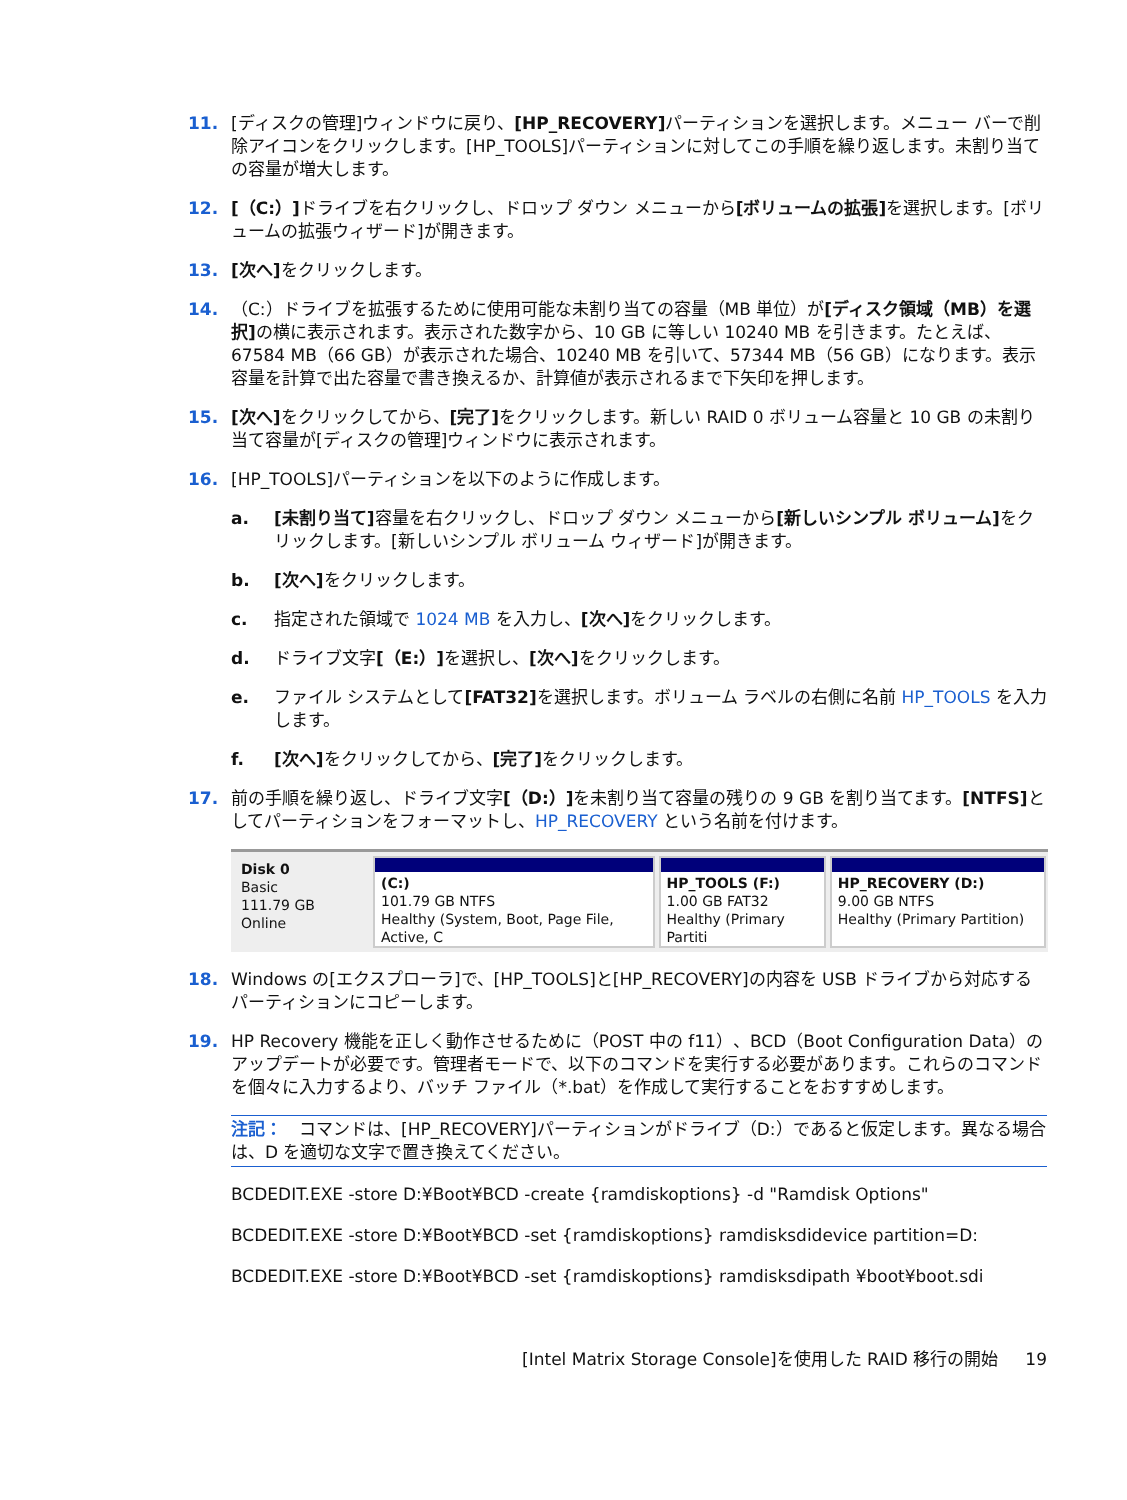11. [ディスクの管理]ウィンドウに戻り、[HP_RECOVERY] パーティションを選択します。メニュー バーで削除アイコンをクリックします。[HP_TOOLS]パーティションに対してこの手順を繰り返します。未割り当ての容量が増大します。
12. [（C:）] ドライブを右クリックし、ドロップ ダウン メニューから[ボリュームの拡張] を選択します。[ボリュームの拡張ウィザード]が開きます。
13. [次へ] をクリックします。
14. （C:）ドライブを拡張するために使用可能な未割り当ての容量（MB 単位）が[ディスク領域（MB）を選択] の横に表示されます。表示された数字から、10 GB に等しい 10240 MB を引きます。たとえば、67584 MB（66 GB）が表示された場合、10240 MB を引いて、57344 MB（56 GB）になります。表示容量を計算で出た容量で書き換えるか、計算値が表示されるまで下矢印を押します。
15. [次へ] をクリックしてから、[完了] をクリックします。新しい RAID 0 ボリューム容量と 10 GB の未割り当て容量が[ディスクの管理]ウィンドウに表示されます。
16. [HP_TOOLS]パーティションを以下のように作成します。
a. [未割り当て] 容量を右クリックし、ドロップ ダウン メニューから[新しいシンプル ボリューム] をクリックします。[新しいシンプル ボリューム ウィザード]が開きます。
b. [次へ] をクリックします。
c. 指定された領域で 1024 MB を入力し、[次へ] をクリックします。
d. ドライブ文字[（E:）] を選択し、[次へ] をクリックします。
e. ファイル システムとして[FAT32] を選択します。ボリューム ラベルの右側に名前 HP_TOOLS を入力します。
f. [次へ] をクリックしてから、[完了] をクリックします。
17. 前の手順を繰り返し、ドライブ文字[（D:）] を未割り当て容量の残りの 9 GB を割り当てます。[NTFS] としてパーティションをフォーマットし、HP_RECOVERY という名前を付けます。
Disk 0
Basic
111.79 GB
Online
(C:)
101.79 GB NTFS
Healthy (System, Boot, Page File, Active, C
HP_TOOLS (F:)
1.00 GB FAT32
Healthy (Primary Partiti
HP_RECOVERY (D:)
9.00 GB NTFS
Healthy (Primary Partition)
18. Windows の[エクスプローラ]で、[HP_TOOLS]と[HP_RECOVERY]の内容を USB ドライブから対応するパーティションにコピーします。
19. HP Recovery 機能を正しく動作させるために（POST 中の f11）、BCD（Boot Configuration Data）のアップデートが必要です。管理者モードで、以下のコマンドを実行する必要があります。これらのコマンドを個々に入力するより、バッチ ファイル（*.bat）を作成して実行することをおすすめします。
注記：　コマンドは、[HP_RECOVERY]パーティションがドライブ（D:）であると仮定します。異なる場合は、D を適切な文字で置き換えてください。
BCDEDIT.EXE -store D:¥Boot¥BCD -create {ramdiskoptions} -d "Ramdisk Options"
BCDEDIT.EXE -store D:¥Boot¥BCD -set {ramdiskoptions} ramdisksdidevice partition=D:
BCDEDIT.EXE -store D:¥Boot¥BCD -set {ramdiskoptions} ramdisksdipath ¥boot¥boot.sdi
[Intel Matrix Storage Console]を使用した RAID 移行の開始 19